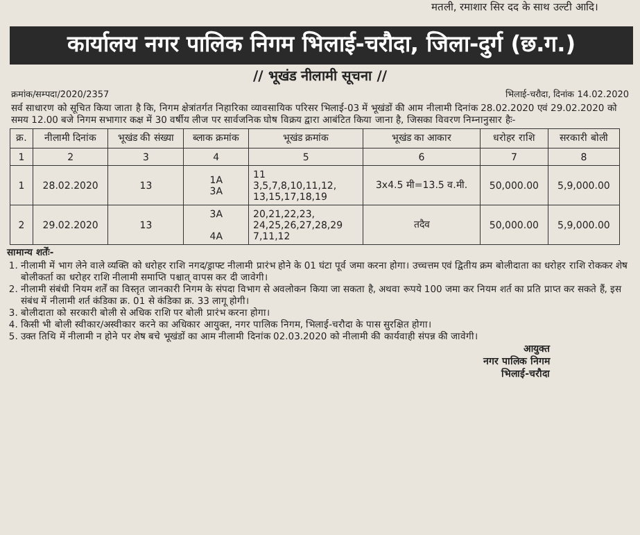मतली, रमाशार सिर दद के साथ उल्टी आदि।
कार्यालय नगर पालिक निगम भिलाई-चरौदा, जिला-दुर्ग (छ.ग.)
// भूखंड नीलामी सूचना //
क्रमांक/सम्पदा/2020/2357 भिलाई-चरौदा, दिनांक 14.02.2020
सर्व साधारण को सूचित किया जाता है कि, निगम क्षेत्रांतर्गत निहारिका व्यावसायिक परिसर भिलाई-03 में भूखंडों की आम नीलामी दिनांक 28.02.2020 एवं 29.02.2020 को समय 12.00 बजे निगम सभागार कक्ष में 30 वर्षीय लीज पर सार्वजनिक घोष विक्रय द्वारा आबंटित किया जाना है, जिसका विवरण निम्नानुसार हैः-
| क्र. | नीलामी दिनांक | भूखंड की संख्या | ब्लाक क्रमांक | भूखंड क्रमांक | भूखंड का आकार | धरोहर राशि | सरकारी बोली |
| --- | --- | --- | --- | --- | --- | --- | --- |
| 1 | 2 | 3 | 4 | 5 | 6 | 7 | 8 |
| 1 | 28.02.2020 | 13 | 1A 3A | 11 3,5,7,8,10,11,12, 13,15,17,18,19 | 3x4.5 मी=13.5 व.मी. | 50,000.00 | 5,9,000.00 |
| 2 | 29.02.2020 | 13 | 3A 4A | 20,21,22,23, 24,25,26,27,28,29 7,11,12 | तदैव | 50,000.00 | 5,9,000.00 |
सामान्य शर्तेंः-
1. नीलामी में भाग लेने वाले व्यक्ति को धरोहर राशि नगद/ड्राफ्ट नीलामी प्रारंभ होने के 01 घंटा पूर्व जमा करना होगा। उच्चत्तम एवं द्वितीय क्रम बोलीदाता का धरोहर राशि रोककर शेष बोलीकर्ता का धरोहर राशि नीलामी समाप्ति पश्चात् वापस कर दी जावेगी।
2. नीलामी संबंधी नियम शर्तें का विस्तृत जानकारी निगम के संपदा विभाग से अवलोकन किया जा सकता है, अथवा रूपये 100 जमा कर नियम शर्त का प्रति प्राप्त कर सकते हैं, इस संबंध में नीलामी शर्त कंडिका क्र. 01 से कंडिका क्र. 33 लागू होगी।
3. बोलीदाता को सरकारी बोली से अधिक राशि पर बोली प्रारंभ करना होगा।
4. किसी भी बोली स्वीकार/अस्वीकार करने का अधिकार आयुक्त, नगर पालिक निगम, भिलाई-चरौदा के पास सुरक्षित होगा।
5. उक्त तिथि में नीलामी न होने पर शेष बचे भूखंडों का आम नीलामी दिनांक 02.03.2020 को नीलामी की कार्यवाही संपन्न की जावेगी।
आयुक्त
नगर पालिक निगम
भिलाई-चरौदा